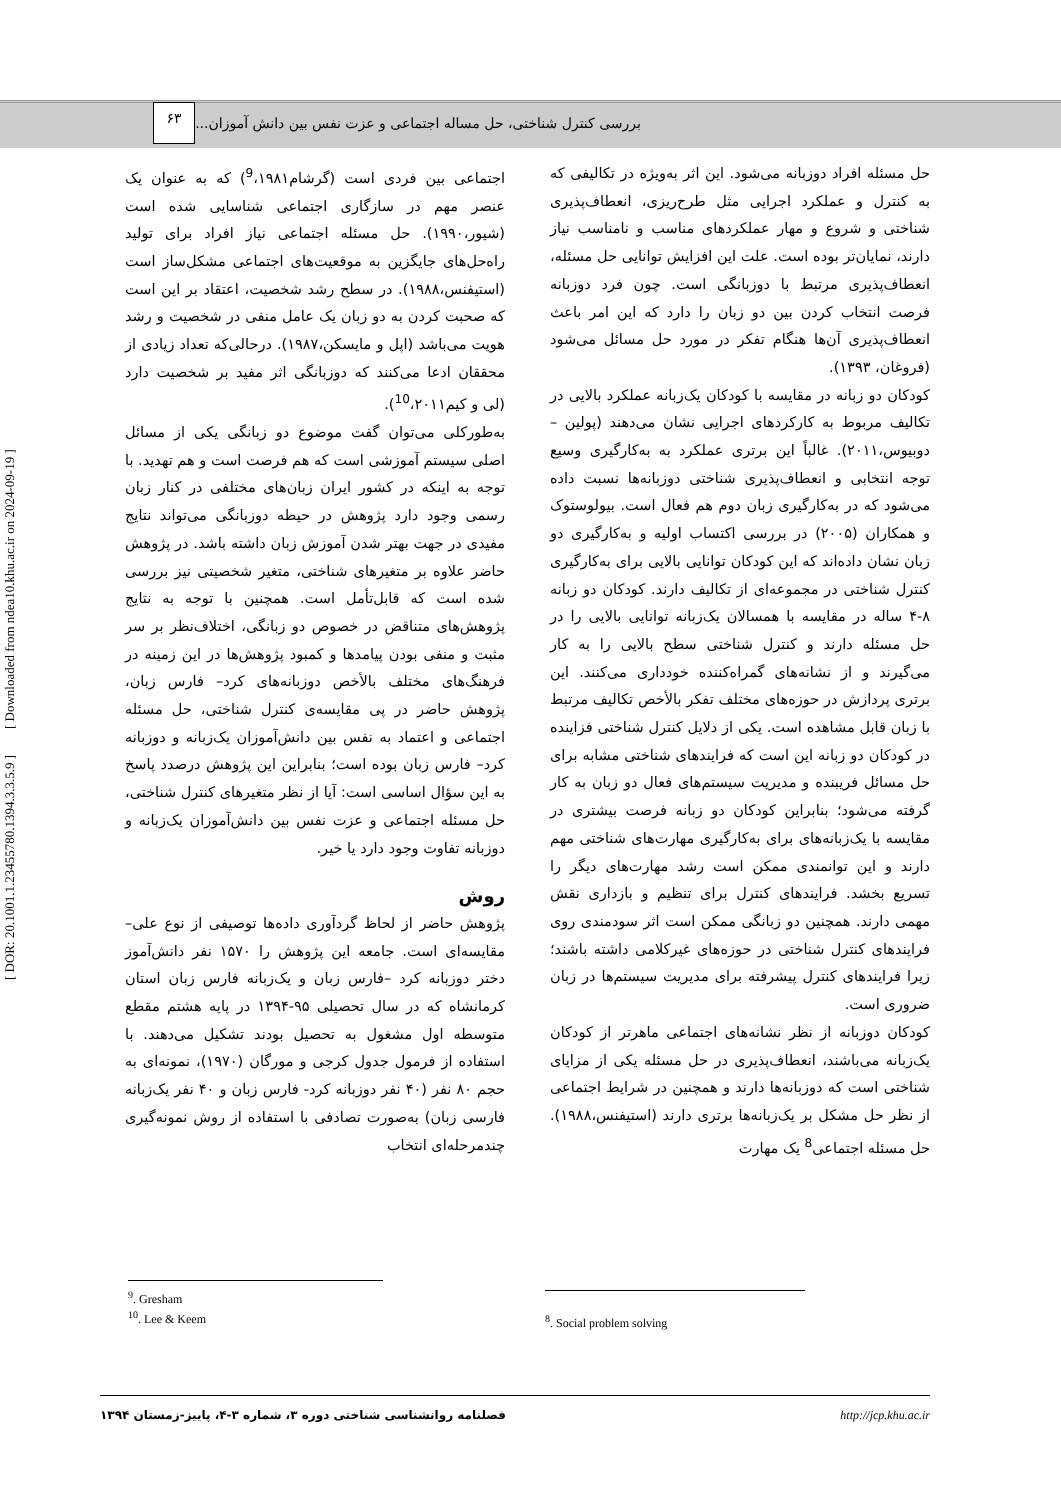بررسی کنترل شناختی، حل مساله اجتماعی و عزت نفس بین دانش آموزان...
۶۳
حل مسئله افراد دوزبانه می‌شود. این اثر به‌ویژه در تکالیفی که به کنترل و عملکرد اجرایی مثل طرح‌ریزی، انعطاف‌پذیری شناختی و شروع و مهار عملکردهای مناسب و نامناسب نیاز دارند، نمایان‌تر بوده است. علت این افزایش توانایی حل مسئله، انعطاف‌پذیری مرتبط با دوزبانگی است. چون فرد دوزبانه فرصت انتخاب کردن بین دو زبان را دارد که این امر باعث انعطاف‌پذیری آن‌ها هنگام تفکر در مورد حل مسائل می‌شود (فروغان، ۱۳۹۳).
کودکان دو زبانه در مقایسه با کودکان یک‌زبانه عملکرد بالایی در تکالیف مربوط به کارکردهای اجرایی نشان می‌دهند (پولین – دوبیوس،۲۰۱۱). غالباً این برتری عملکرد به به‌کارگیری وسیع توجه انتخابی و انعطاف‌پذیری شناختی دوزبانه‌ها نسبت داده می‌شود که در به‌کارگیری زبان دوم هم فعال است. بیولوستوک و همکاران (۲۰۰۵) در بررسی اکتساب اولیه و به‌کارگیری دو زبان نشان داده‌اند که این کودکان توانایی بالایی برای به‌کارگیری کنترل شناختی در مجموعه‌ای از تکالیف دارند. کودکان دو زبانه ۸-۴ ساله در مقایسه با همسالان یک‌زبانه توانایی بالایی را در حل مسئله دارند و کنترل شناختی سطح بالایی را به کار می‌گیرند و از نشانه‌های گمراه‌کننده خودداری می‌کنند. این برتری پردازش در حوزه‌های مختلف تفکر بالأخص تکالیف مرتبط با زبان قابل مشاهده است. یکی از دلایل کنترل شناختی فزاینده در کودکان دو زبانه این است که فرایندهای شناختی مشابه برای حل مسائل فریبنده و مدیریت سیستم‌های فعال دو زبان به کار گرفته می‌شود؛ بنابراین کودکان دو زبانه فرصت بیشتری در مقایسه با یک‌زبانه‌های برای به‌کارگیری مهارت‌های شناختی مهم دارند و این توانمندی ممکن است رشد مهارت‌های دیگر را تسریع بخشد. فرایندهای کنترل برای تنظیم و بازداری نقش مهمی دارند. همچنین دو زبانگی ممکن است اثر سودمندی روی فرایندهای کنترل شناختی در حوزه‌های غیرکلامی داشته باشند؛ زیرا فرایندهای کنترل پیشرفته برای مدیریت سیستم‌ها در زبان ضروری است.
کودکان دوزبانه از نظر نشانه‌های اجتماعی ماهرتر از کودکان یک‌زبانه می‌باشند، انعطاف‌پذیری در حل مسئله یکی از مزایای شناختی است که دوزبانه‌ها دارند و همچنین در شرایط اجتماعی از نظر حل مشکل بر یک‌زبانه‌ها برتری دارند (استیفنس،۱۹۸۸). حل مسئله اجتماعی<sup>8</sup> یک مهارت
اجتماعی بین فردی است (گرشام<sup>9</sup>،۱۹۸۱) که به عنوان یک عنصر مهم در سازگاری اجتماعی شناسایی شده است (شیور،۱۹۹۰). حل مسئله اجتماعی نیاز افراد برای تولید راه‌حل‌های جایگزین به موقعیت‌های اجتماعی مشکل‌ساز است (استیفنس،۱۹۸۸). در سطح رشد شخصیت، اعتقاد بر این است که صحبت کردن به دو زبان یک عامل منفی در شخصیت و رشد هویت می‌باشد (اپل و مایسکن،۱۹۸۷). درحالی‌که تعداد زیادی از محققان ادعا می‌کنند که دوزبانگی اثر مفید بر شخصیت دارد (لی و کیم<sup>10</sup>،۲۰۱۱).
به‌طورکلی می‌توان گفت موضوع دو زبانگی یکی از مسائل اصلی سیستم آموزشی است که هم فرصت است و هم تهدید. با توجه به اینکه در کشور ایران زبان‌های مختلفی در کنار زبان رسمی وجود دارد پژوهش در حیطه دوزبانگی می‌تواند نتایج مفیدی در جهت بهتر شدن آموزش زبان داشته باشد. در پژوهش حاضر علاوه بر متغیرهای شناختی، متغیر شخصیتی نیز بررسی شده است که قابل‌تأمل است. همچنین با توجه به نتایج پژوهش‌های متناقض در خصوص دو زبانگی، اختلاف‌نظر بر سر مثبت و منفی بودن پیامدها و کمبود پژوهش‌ها در این زمینه در فرهنگ‌های مختلف بالأخص دوزبانه‌های کرد– فارس زبان، پژوهش حاضر در پی مقایسه‌ی کنترل شناختی، حل مسئله اجتماعی و اعتماد به نفس بین دانش‌آموزان یک‌زبانه و دوزبانه کرد– فارس زبان بوده است؛ بنابراین این پژوهش درصدد پاسخ به این سؤال اساسی است: آیا از نظر متغیرهای کنترل شناختی، حل مسئله اجتماعی و عزت نفس بین دانش‌آموزان یک‌زبانه و دوزبانه تفاوت وجود دارد یا خیر.
روش
پژوهش حاضر از لحاظ گردآوری داده‌ها توصیفی از نوع علی–مقایسه‌ای است. جامعه این پژوهش را ۱۵۷۰ نفر دانش‌آموز دختر دوزبانه کرد –فارس زبان و یک‌زبانه فارس زبان استان کرمانشاه که در سال تحصیلی ۹۵-۱۳۹۴ در پایه هشتم مقطع متوسطه اول مشغول به تحصیل بودند تشکیل می‌دهند. با استفاده از فرمول جدول کرجی و مورگان (۱۹۷۰)، نمونه‌ای به حجم ۸۰ نفر (۴۰ نفر دوزبانه کرد- فارس زبان و ۴۰ نفر یک‌زبانه فارسی زبان) به‌صورت تصادفی با استفاده از روش نمونه‌گیری چندمرحله‌ای انتخاب
<sup>9</sup>. Gresham
<sup>10</sup>. Lee & Keem
<sup>8</sup>. Social problem solving
فصلنامه روانشناسی شناختی دوره ۳، شماره ۳-۴، پاییز-زمستان ۱۳۹۴ http://jcp.khu.ac.ir
[ DOR: 20.1001.1.23455780.1394.3.3.5.9 ] [ Downloaded from ndea10.khu.ac.ir on 2024-09-19 ]